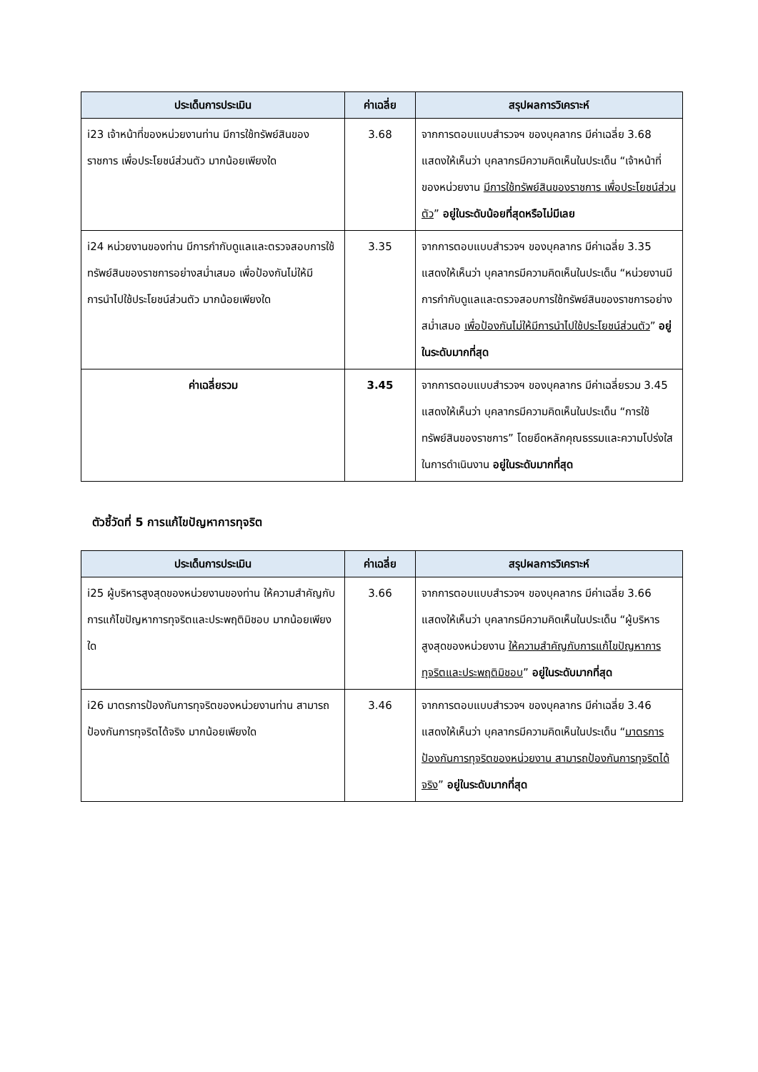| ประเด็นการประเมิน | ค่าเฉลี่ย | สรุปผลการวิเคราะห์ |
| --- | --- | --- |
| i23 เจ้าหน้าที่ของหน่วยงานท่าน มีการใช้ทรัพย์สินของราชการ เพื่อประโยชน์ส่วนตัว มากน้อยเพียงใด | 3.68 | จากการตอบแบบสำรวจฯ ของบุคลากร มีค่าเฉลี่ย 3.68 แสดงให้เห็นว่า บุคลากรมีความคิดเห็นในประเด็น “เจ้าหน้าที่ของหน่วยงาน มีการใช้ทรัพย์สินของราชการ เพื่อประโยชน์ส่วนตัว ” อยู่ในระดับน้อยที่สุดหรือไม่มีเลย |
| i24 หน่วยงานของท่าน มีการกำกับดูแลและตรวจสอบการใช้ทรัพย์สินของราชการอย่างสม่ำเสมอ เพื่อป้องกันไม่ให้มีการนำไปใช้ประโยชน์ส่วนตัว มากน้อยเพียงใด | 3.35 | จากการตอบแบบสำรวจฯ ของบุคลากร มีค่าเฉลี่ย 3.35 แสดงให้เห็นว่า บุคลากรมีความคิดเห็นในประเด็น “หน่วยงานมีการกำกับดูแลและตรวจสอบการใช้ทรัพย์สินของราชการอย่างสม่ำเสมอ เพื่อป้องกันไม่ให้มีการนำไปใช้ประโยชน์ส่วนตัว ” อยู่ในระดับมากที่สุด |
| ค่าเฉลี่ยรวม | 3.45 | จากการตอบแบบสำรวจฯ ของบุคลากร มีค่าเฉลี่ยรวม 3.45 แสดงให้เห็นว่า บุคลากรมีความคิดเห็นในประเด็น “การใช้ทรัพย์สินของราชการ” โดยยึดหลักคุณธรรมและความโปร่งใสในการดำเนินงาน อยู่ในระดับมากที่สุด |
ตัวชี้วัดที่ 5 การแก้ไขปัญหาการทุจริต
| ประเด็นการประเมิน | ค่าเฉลี่ย | สรุปผลการวิเคราะห์ |
| --- | --- | --- |
| i25 ผู้บริหารสูงสุดของหน่วยงานของท่าน ให้ความสำคัญกับการแก้ไขปัญหาการทุจริตและประพฤติมิชอบ มากน้อยเพียงใด | 3.66 | จากการตอบแบบสำรวจฯ ของบุคลากร มีค่าเฉลี่ย 3.66 แสดงให้เห็นว่า บุคลากรมีความคิดเห็นในประเด็น “ผู้บริหารสูงสุดของหน่วยงาน ให้ความสำคัญกับการแก้ไขปัญหาการทุจริตและประพฤติมิชอบ ” อยู่ในระดับมากที่สุด |
| i26 มาตรการป้องกันการทุจริตของหน่วยงานท่าน สามารถป้องกันการทุจริตได้จริง มากน้อยเพียงใด | 3.46 | จากการตอบแบบสำรวจฯ ของบุคลากร มีค่าเฉลี่ย 3.46 แสดงให้เห็นว่า บุคลากรมีความคิดเห็นในประเด็น “ มาตรการป้องกันการทุจริตของหน่วยงาน สามารถป้องกันการทุจริตได้จริง ” อยู่ในระดับมากที่สุด |